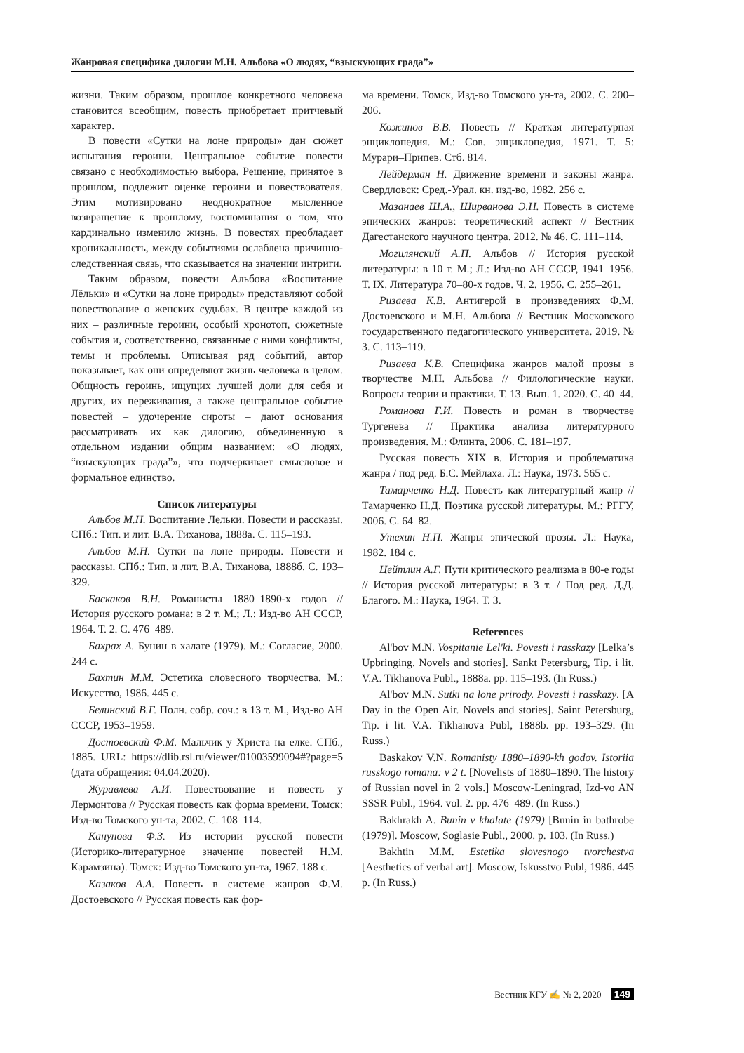Жанровая специфика дилогии М.Н. Альбова «О людях, “взыскующих града”»
жизни. Таким образом, прошлое конкретного человека становится всеобщим, повесть приобретает притчевый характер.
В повести «Сутки на лоне природы» дан сюжет испытания героини. Центральное событие повести связано с необходимостью выбора. Решение, принятое в прошлом, подлежит оценке героини и повествователя. Этим мотивировано неоднократное мысленное возвращение к прошлому, воспоминания о том, что кардинально изменило жизнь. В повестях преобладает хроникальность, между событиями ослаблена причинно-следственная связь, что сказывается на значении интриги.
Таким образом, повести Альбова «Воспитание Лёльки» и «Сутки на лоне природы» представляют собой повествование о женских судьбах. В центре каждой из них – различные героини, особый хронотоп, сюжетные события и, соответственно, связанные с ними конфликты, темы и проблемы. Описывая ряд событий, автор показывает, как они определяют жизнь человека в целом. Общность героинь, ищущих лучшей доли для себя и других, их переживания, а также центральное событие повестей – удочерение сироты – дают основания рассматривать их как дилогию, объединенную в отдельном издании общим названием: «О людях, “взыскующих града”», что подчеркивает смысловое и формальное единство.
Список литературы
Альбов М.Н. Воспитание Лельки. Повести и рассказы. СПб.: Тип. и лит. В.А. Тиханова, 1888а. С. 115–193.
Альбов М.Н. Сутки на лоне природы. Повести и рассказы. СПб.: Тип. и лит. В.А. Тиханова, 1888б. С. 193–329.
Баскаков В.Н. Романисты 1880–1890-х годов // История русского романа: в 2 т. М.; Л.: Изд-во АН СССР, 1964. Т. 2. С. 476–489.
Бахрах А. Бунин в халате (1979). М.: Согласие, 2000. 244 с.
Бахтин М.М. Эстетика словесного творчества. М.: Искусство, 1986. 445 с.
Белинский В.Г. Полн. собр. соч.: в 13 т. М., Изд-во АН СССР, 1953–1959.
Достоевский Ф.М. Мальчик у Христа на елке. СПб., 1885. URL: https://dlib.rsl.ru/viewer/01003599094#?page=5 (дата обращения: 04.04.2020).
Журавлева А.И. Повествование и повесть у Лермонтова // Русская повесть как форма времени. Томск: Изд-во Томского ун-та, 2002. С. 108–114.
Канунова Ф.З. Из истории русской повести (Историко-литературное значение повестей Н.М. Карамзина). Томск: Изд-во Томского ун-та, 1967. 188 с.
Казаков А.А. Повесть в системе жанров Ф.М. Достоевского // Русская повесть как фор-
ма времени. Томск, Изд-во Томского ун-та, 2002. С. 200–206.
Кожинов В.В. Повесть // Краткая литературная энциклопедия. М.: Сов. энциклопедия, 1971. Т. 5: Мурари–Припев. Стб. 814.
Лейдерман Н. Движение времени и законы жанра. Свердловск: Сред.-Урал. кн. изд-во, 1982. 256 с.
Мазанаев Ш.А., Ширванова Э.Н. Повесть в системе эпических жанров: теоретический аспект // Вестник Дагестанского научного центра. 2012. № 46. С. 111–114.
Могилянский А.П. Альбов // История русской литературы: в 10 т. М.; Л.: Изд-во АН СССР, 1941–1956. Т. IX. Литература 70–80-х годов. Ч. 2. 1956. С. 255–261.
Ризаева К.В. Антигерой в произведениях Ф.М. Достоевского и М.Н. Альбова // Вестник Московского государственного педагогического университета. 2019. № 3. С. 113–119.
Ризаева К.В. Специфика жанров малой прозы в творчестве М.Н. Альбова // Филологические науки. Вопросы теории и практики. Т. 13. Вып. 1. 2020. С. 40–44.
Романова Г.И. Повесть и роман в творчестве Тургенева // Практика анализа литературного произведения. М.: Флинта, 2006. С. 181–197.
Русская повесть XIX в. История и проблематика жанра / под ред. Б.С. Мейлаха. Л.: Наука, 1973. 565 с.
Тамарченко Н.Д. Повесть как литературный жанр // Тамарченко Н.Д. Поэтика русской литературы. М.: РГГУ, 2006. С. 64–82.
Утехин Н.П. Жанры эпической прозы. Л.: Наука, 1982. 184 с.
Цейтлин А.Г. Пути критического реализма в 80-е годы // История русской литературы: в 3 т. / Под ред. Д.Д. Благого. М.: Наука, 1964. Т. 3.
References
Al'bov M.N. Vospitanie Lel'ki. Povesti i rasskazy [Lelka’s Upbringing. Novels and stories]. Sankt Petersburg, Tip. i lit. V.A. Tikhanova Publ., 1888a. pp. 115–193. (In Russ.)
Al'bov M.N. Sutki na lone prirody. Povesti i rasskazy. [A Day in the Open Air. Novels and stories]. Saint Petersburg, Tip. i lit. V.A. Tikhanova Publ, 1888b. pp. 193–329. (In Russ.)
Baskakov V.N. Romanisty 1880–1890-kh godov. Istoriia russkogo romana: v 2 t. [Novelists of 1880–1890. The history of Russian novel in 2 vols.] Moscow-Leningrad, Izd-vo AN SSSR Publ., 1964. vol. 2. pp. 476–489. (In Russ.)
Bakhrakh A. Bunin v khalate (1979) [Bunin in bathrobe (1979)]. Moscow, Soglasie Publ., 2000. p. 103. (In Russ.)
Bakhtin M.M. Estetika slovesnogo tvorchestva [Aesthetics of verbal art]. Moscow, Iskusstvo Publ, 1986. 445 p. (In Russ.)
Вестник КГУ ✍ № 2, 2020 149